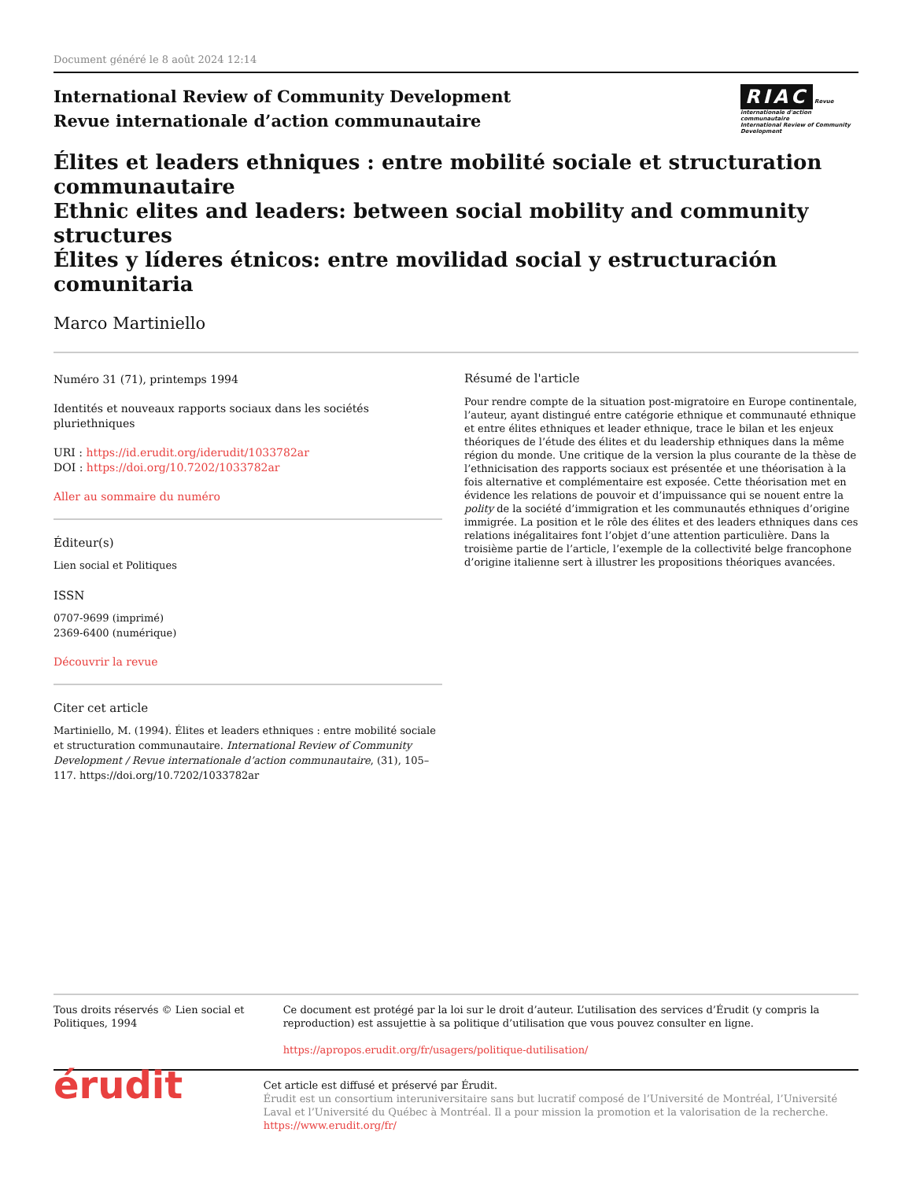Document généré le 8 août 2024 12:14
International Review of Community Development
Revue internationale d’action communautaire
RIAC Revue internationale d'action communautaire
International Review of Community Development
Élites et leaders ethniques : entre mobilité sociale et structuration communautaire
Ethnic elites and leaders: between social mobility and community structures
Élites y líderes étnicos: entre movilidad social y estructuración comunitaria
Marco Martiniello
Numéro 31 (71), printemps 1994
Identités et nouveaux rapports sociaux dans les sociétés pluriethniques
URI : https://id.erudit.org/iderudit/1033782ar
DOI : https://doi.org/10.7202/1033782ar
Aller au sommaire du numéro
Éditeur(s)
Lien social et Politiques
ISSN
0707-9699 (imprimé)
2369-6400 (numérique)
Découvrir la revue
Citer cet article
Martiniello, M. (1994). Élites et leaders ethniques : entre mobilité sociale et structuration communautaire. International Review of Community Development / Revue internationale d’action communautaire, (31), 105–117. https://doi.org/10.7202/1033782ar
Résumé de l'article
Pour rendre compte de la situation post-migratoire en Europe continentale, l’auteur, ayant distingué entre catégorie ethnique et communauté ethnique et entre élites ethniques et leader ethnique, trace le bilan et les enjeux théoriques de l’étude des élites et du leadership ethniques dans la même région du monde. Une critique de la version la plus courante de la thèse de l’ethnicisation des rapports sociaux est présentée et une théorisation à la fois alternative et complémentaire est exposée. Cette théorisation met en évidence les relations de pouvoir et d’impuissance qui se nouent entre la polity de la société d’immigration et les communautés ethniques d’origine immigrée. La position et le rôle des élites et des leaders ethniques dans ces relations inégalitaires font l’objet d’une attention particulière. Dans la troisième partie de l’article, l’exemple de la collectivité belge francophone d’origine italienne sert à illustrer les propositions théoriques avancées.
Tous droits réservés © Lien social et Politiques, 1994 Ce document est protégé par la loi sur le droit d’auteur. L’utilisation des services d’Érudit (y compris la reproduction) est assujettie à sa politique d’utilisation que vous pouvez consulter en ligne.
https://apropos.erudit.org/fr/usagers/politique-dutilisation/
érudit
Cet article est diffusé et préservé par Érudit.
Érudit est un consortium interuniversitaire sans but lucratif composé de l’Université de Montréal, l’Université Laval et l’Université du Québec à Montréal. Il a pour mission la promotion et la valorisation de la recherche.
https://www.erudit.org/fr/